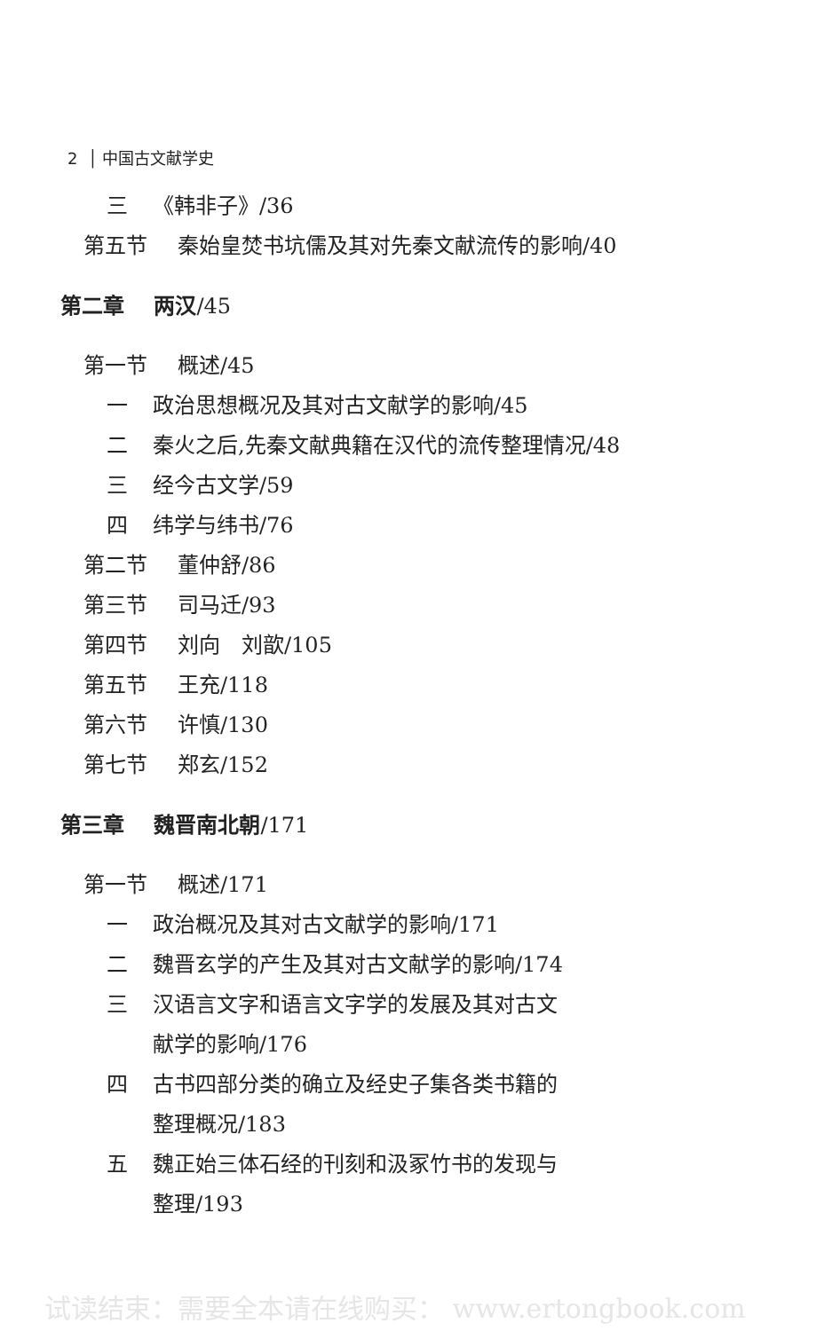2 │ 中国古文献学史
三 《韩非子》/36
第五节 秦始皇焚书坑儒及其对先秦文献流传的影响/40
第二章 两汉/45
第一节 概述/45
一 政治思想概况及其对古文献学的影响/45
二 秦火之后,先秦文献典籍在汉代的流传整理情况/48
三 经今古文学/59
四 纬学与纬书/76
第二节 董仲舒/86
第三节 司马迁/93
第四节 刘向　刘歆/105
第五节 王充/118
第六节 许慎/130
第七节 郑玄/152
第三章 魏晋南北朝/171
第一节 概述/171
一 政治概况及其对古文献学的影响/171
二 魏晋玄学的产生及其对古文献学的影响/174
三 汉语言文字和语言文字学的发展及其对古文
献学的影响/176
四 古书四部分类的确立及经史子集各类书籍的
整理概况/183
五 魏正始三体石经的刊刻和汲冢竹书的发现与
整理/193
试读结束：需要全本请在线购买： www.ertongbook.com